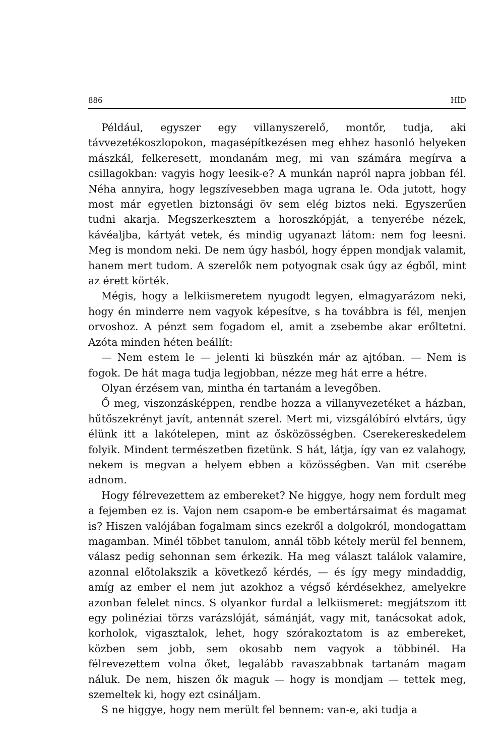886 HÍD
Például, egyszer egy villanyszerelő, montőr, tudja, aki távvezetékoszlopokon, magasépítkezésen meg ehhez hasonló helyeken mászkál, felkeresett, mondanám meg, mi van számára megírva a csillagokban: vagyis hogy leesik-e? A munkán napról napra jobban fél. Néha annyira, hogy legszívesebben maga ugrana le. Oda jutott, hogy most már egyetlen biztonsági öv sem elég biztos neki. Egyszerűen tudni akarja. Megszerkesztem a horoszkópját, a tenyerébe nézek, kávéaljba, kártyát vetek, és mindig ugyanazt látom: nem fog leesni. Meg is mondom neki. De nem úgy hasból, hogy éppen mondjak valamit, hanem mert tudom. A szerelők nem potyognak csak úgy az égből, mint az érett körték.
Mégis, hogy a lelkiismeretem nyugodt legyen, elmagyarázom neki, hogy én minderre nem vagyok képesítve, s ha továbbra is fél, menjen orvoshoz. A pénzt sem fogadom el, amit a zsebembe akar erőltetni. Azóta minden héten beállít:
— Nem estem le — jelenti ki büszkén már az ajtóban. — Nem is fogok. De hát maga tudja legjobban, nézze meg hát erre a hétre.
Olyan érzésem van, mintha én tartanám a levegőben.
Ő meg, viszonzásképpen, rendbe hozza a villanyvezetéket a házban, hűtőszekrényt javít, antennát szerel. Mert mi, vizsgálóbíró elvtárs, úgy élünk itt a lakótelepen, mint az ősközösségben. Cserekereskedelem folyik. Mindent természetben fizetünk. S hát, látja, így van ez valahogy, nekem is megvan a helyem ebben a közösségben. Van mit cserébe adnom.
Hogy félrevezettem az embereket? Ne higgye, hogy nem fordult meg a fejemben ez is. Vajon nem csapom-e be embertársaimat és magamat is? Hiszen valójában fogalmam sincs ezekről a dolgokról, mondogattam magamban. Minél többet tanulom, annál több kétely merül fel bennem, válasz pedig sehonnan sem érkezik. Ha meg választ találok valamire, azonnal előtolakszik a következő kérdés, — és így megy mindaddig, amíg az ember el nem jut azokhoz a végső kérdésekhez, amelyekre azonban felelet nincs. S olyankor furdal a lelkiismeret: megjátszom itt egy polinéziai törzs varázslóját, sámánját, vagy mit, tanácsokat adok, korholok, vigasztalok, lehet, hogy szórakoztatom is az embereket, közben sem jobb, sem okosabb nem vagyok a többinél. Ha félrevezettem volna őket, legalább ravaszabbnak tartanám magam náluk. De nem, hiszen ők maguk — hogy is mondjam — tettek meg, szemeltek ki, hogy ezt csináljam.
S ne higgye, hogy nem merült fel bennem: van-e, aki tudja a